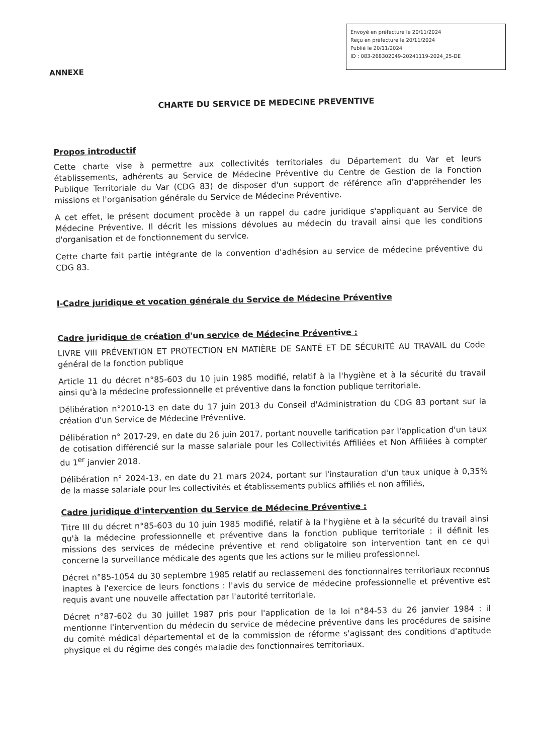Envoyé en préfecture le 20/11/2024
Reçu en préfecture le 20/11/2024
Publié le 20/11/2024
ID : 083-268302049-20241119-2024_25-DE
ANNEXE
CHARTE DU SERVICE DE MEDECINE PREVENTIVE
Propos introductif
Cette charte vise à permettre aux collectivités territoriales du Département du Var et leurs établissements, adhérents au Service de Médecine Préventive du Centre de Gestion de la Fonction Publique Territoriale du Var (CDG 83) de disposer d'un support de référence afin d'appréhender les missions et l'organisation générale du Service de Médecine Préventive.
A cet effet, le présent document procède à un rappel du cadre juridique s'appliquant au Service de Médecine Préventive. Il décrit les missions dévolues au médecin du travail ainsi que les conditions d'organisation et de fonctionnement du service.
Cette charte fait partie intégrante de la convention d'adhésion au service de médecine préventive du CDG 83.
I-Cadre juridique et vocation générale du Service de Médecine Préventive
Cadre juridique de création d'un service de Médecine Préventive :
LIVRE VIII PRÉVENTION ET PROTECTION EN MATIÈRE DE SANTÉ ET DE SÉCURITÉ AU TRAVAIL du Code général de la fonction publique
Article 11 du décret n°85-603 du 10 juin 1985 modifié, relatif à la l'hygiène et à la sécurité du travail ainsi qu'à la médecine professionnelle et préventive dans la fonction publique territoriale.
Délibération n°2010-13 en date du 17 juin 2013 du Conseil d'Administration du CDG 83 portant sur la création d'un Service de Médecine Préventive.
Délibération n° 2017-29, en date du 26 juin 2017, portant nouvelle tarification par l'application d'un taux de cotisation différencié sur la masse salariale pour les Collectivités Affiliées et Non Affiliées à compter du 1<sup>er</sup> janvier 2018.
Délibération n° 2024-13, en date du 21 mars 2024, portant sur l'instauration d'un taux unique à 0,35% de la masse salariale pour les collectivités et établissements publics affiliés et non affiliés,
Cadre juridique d'intervention du Service de Médecine Préventive :
Titre III du décret n°85-603 du 10 juin 1985 modifié, relatif à la l'hygiène et à la sécurité du travail ainsi qu'à la médecine professionnelle et préventive dans la fonction publique territoriale : il définit les missions des services de médecine préventive et rend obligatoire son intervention tant en ce qui concerne la surveillance médicale des agents que les actions sur le milieu professionnel.
Décret n°85-1054 du 30 septembre 1985 relatif au reclassement des fonctionnaires territoriaux reconnus inaptes à l'exercice de leurs fonctions : l'avis du service de médecine professionnelle et préventive est requis avant une nouvelle affectation par l'autorité territoriale.
Décret n°87-602 du 30 juillet 1987 pris pour l'application de la loi n°84-53 du 26 janvier 1984 : il mentionne l'intervention du médecin du service de médecine préventive dans les procédures de saisine du comité médical départemental et de la commission de réforme s'agissant des conditions d'aptitude physique et du régime des congés maladie des fonctionnaires territoriaux.